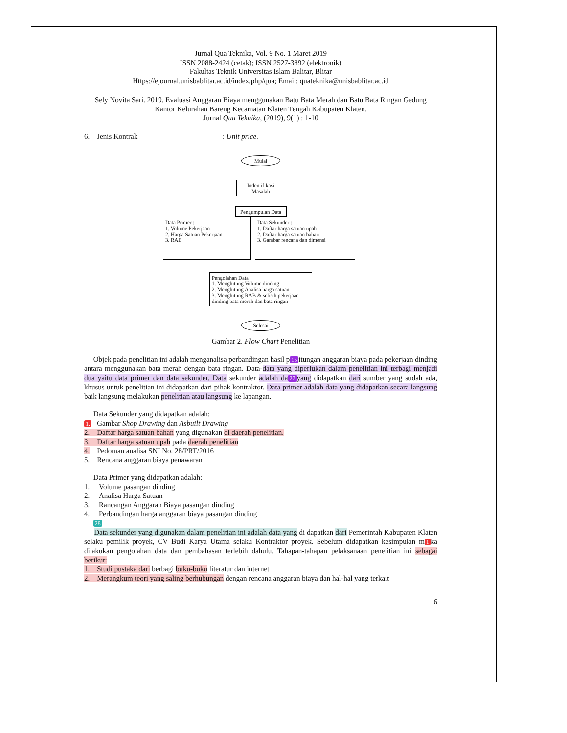Jurnal Qua Teknika, Vol. 9 No. 1 Maret 2019
ISSN 2088-2424 (cetak); ISSN 2527-3892 (elektronik)
Fakultas Teknik Universitas Islam Balitar, Blitar
Https://ejournal.unisbablitar.ac.id/index.php/qua; Email: quateknika@unisbablitar.ac.id
Sely Novita Sari. 2019. Evaluasi Anggaran Biaya menggunakan Batu Bata Merah dan Batu Bata Ringan Gedung Kantor Kelurahan Bareng Kecamatan Klaten Tengah Kabupaten Klaten.
Jurnal Qua Teknika, (2019), 9(1) : 1-10
6. Jenis Kontrak : Unit price.
Mulai
Indentifikasi Masalah
Pengumpulan Data
Data Primer :
1. Volume Pekerjaan
2. Harga Satuan Pekerjaan
3. RAB
Data Sekunder :
1. Daftar harga satuan upah
2. Daftar harga satuan bahan
3. Gambar rencana dan dimensi
Pengolahan Data:
1. Menghitung Volume dinding
2. Menghitung Analisa harga satuan
3. Menghitung RAB & selisih pekerjaan dinding bata merah dan bata ringan
Selesai
Gambar 2. Flow Chart Penelitian
Objek pada penelitian ini adalah menganalisa perbandingan hasil p 15 itungan anggaran biaya pada pekerjaan dinding antara menggunakan bata merah dengan bata ringan. Data-data yang diperlukan dalam penelitian ini terbagi menjadi dua yaitu data primer dan data sekunder. Data sekunder adalah da 27 yang didapatkan dari sumber yang sudah ada, khusus untuk penelitian ini didapatkan dari pihak kontraktor. Data primer adalah data yang didapatkan secara langsung baik langsung melakukan penelitian atau langsung ke lapangan.
Data Sekunder yang didapatkan adalah:
1. Gambar Shop Drawing dan Asbuilt Drawing
2. Daftar harga satuan bahan yang digunakan di daerah penelitian.
3. Daftar harga satuan upah pada daerah penelitian
4. Pedoman analisa SNI No. 28/PRT/2016
5. Rencana anggaran biaya penawaran
Data Primer yang didapatkan adalah:
1. Volume pasangan dinding
2. Analisa Harga Satuan
3. Rancangan Anggaran Biaya pasangan dinding
4. Perbandingan harga anggaran biaya pasangan dinding
28
Data sekunder yang digunakan dalam penelitian ini adalah data yang di dapatkan dari Pemerintah Kabupaten Klaten selaku pemilik proyek, CV Budi Karya Utama selaku Kontraktor proyek. Sebelum didapatkan kesimpulan m 1 ka dilakukan pengolahan data dan pembahasan terlebih dahulu. Tahapan-tahapan pelaksanaan penelitian ini sebagai berikut:
1. Studi pustaka dari berbagi buku-buku literatur dan internet
2. Merangkum teori yang saling berhubungan dengan rencana anggaran biaya dan hal-hal yang terkait
6